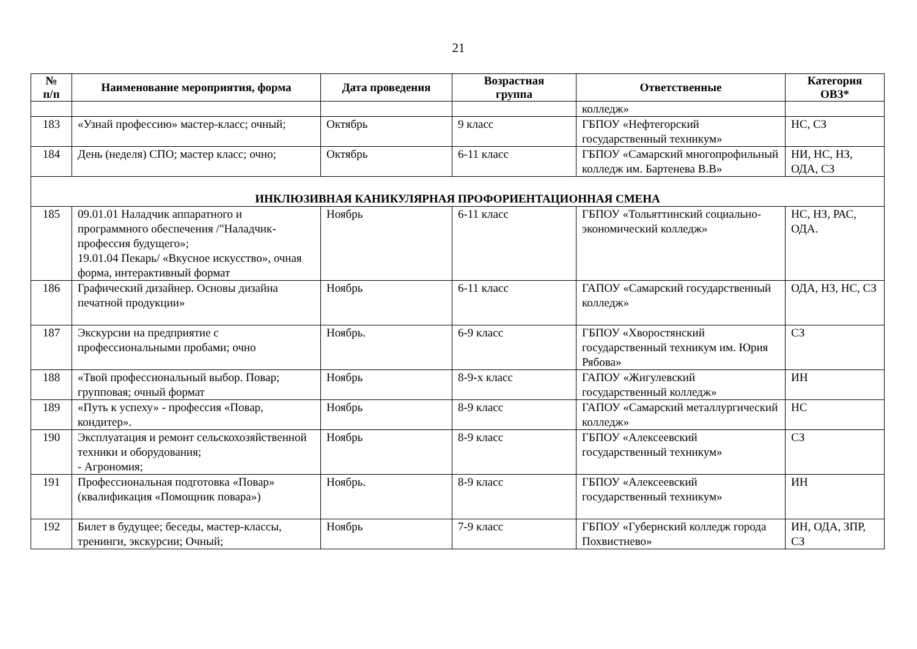21
| № п/п | Наименование мероприятия, форма | Дата проведения | Возрастная группа | Ответственные | Категория ОВЗ* |
| --- | --- | --- | --- | --- | --- |
| | | | | колледж» | |
| 183 | «Узнай профессию» мастер-класс; очный; | Октябрь | 9 класс | ГБПОУ «Нефтегорский государственный техникум» | НС, СЗ |
| 184 | День (неделя) СПО; мастер класс; очно; | Октябрь | 6-11 класс | ГБПОУ «Самарский многопрофильный колледж им. Бартенева В.В» | НИ, НС, НЗ, ОДА, СЗ |
| ИНКЛЮЗИВНАЯ КАНИКУЛЯРНАЯ ПРОФОРИЕНТАЦИОННАЯ СМЕНА | | | | | |
| 185 | 09.01.01 Наладчик аппаратного и программного обеспечения /"Наладчик-профессия будущего»; 19.01.04 Пекарь/ «Вкусное искусство», очная форма, интерактивный формат | Ноябрь | 6-11 класс | ГБПОУ «Тольяттинский социально-экономический колледж» | НС, НЗ, РАС, ОДА. |
| 186 | Графический дизайнер. Основы дизайна печатной продукции» | Ноябрь | 6-11 класс | ГАПОУ «Самарский государственный колледж» | ОДА, НЗ, НС, СЗ |
| 187 | Экскурсии на предприятие с профессиональными пробами; очно | Ноябрь. | 6-9 класс | ГБПОУ «Хворостянский государственный техникум им. Юрия Рябова» | СЗ |
| 188 | «Твой профессиональный выбор. Повар; групповая; очный формат | Ноябрь | 8-9-х класс | ГАПОУ «Жигулевский государственный колледж» | ИН |
| 189 | «Путь к успеху» - профессия «Повар, кондитер». | Ноябрь | 8-9 класс | ГАПОУ «Самарский металлургический колледж» | НС |
| 190 | Эксплуатация и ремонт сельскохозяйственной техники и оборудования; - Агрономия; | Ноябрь | 8-9 класс | ГБПОУ «Алексеевский государственный техникум» | СЗ |
| 191 | Профессиональная подготовка «Повар» (квалификация «Помощник повара») | Ноябрь. | 8-9 класс | ГБПОУ «Алексеевский государственный техникум» | ИН |
| 192 | Билет в будущее; беседы, мастер-классы, тренинги, экскурсии; Очный; | Ноябрь | 7-9 класс | ГБПОУ «Губернский колледж города Похвистнево» | ИН, ОДА, ЗПР, СЗ |